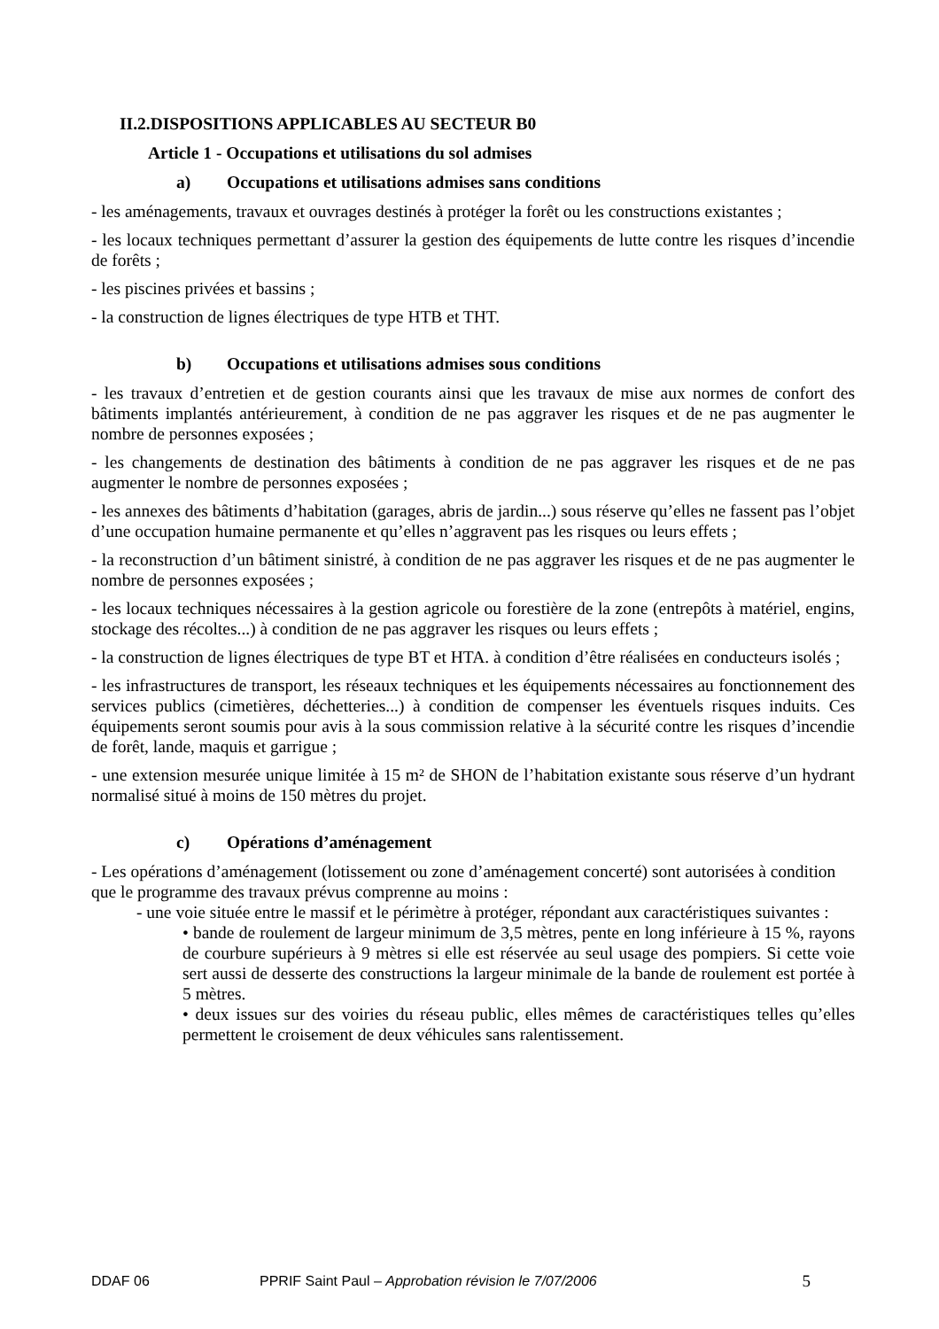II.2.DISPOSITIONS APPLICABLES AU SECTEUR B0
Article 1 - Occupations et utilisations du sol admises
a) Occupations et utilisations admises sans conditions
- les aménagements, travaux et ouvrages destinés à protéger la forêt ou les constructions existantes ;
- les locaux techniques permettant d’assurer la gestion des équipements de lutte contre les risques d’incendie de forêts ;
- les piscines privées et bassins ;
- la construction de lignes électriques de type HTB et THT.
b) Occupations et utilisations admises sous conditions
- les travaux d’entretien et de gestion courants ainsi que les travaux de mise aux normes de confort des bâtiments implantés antérieurement, à condition de ne pas aggraver les risques et de ne pas augmenter le nombre de personnes exposées ;
- les changements de destination des bâtiments à condition de ne pas aggraver les risques et de ne pas augmenter le nombre de personnes exposées ;
- les annexes des bâtiments d’habitation (garages, abris de jardin...) sous réserve qu’elles ne fassent pas l’objet d’une occupation humaine permanente et qu’elles n’aggravent pas les risques ou leurs effets ;
- la reconstruction d’un bâtiment sinistré, à condition de ne pas aggraver les risques et de ne pas augmenter le nombre de personnes exposées ;
- les locaux techniques nécessaires à la gestion agricole ou forestière de la zone (entrepôts à matériel, engins, stockage des récoltes...) à condition de ne pas aggraver les risques ou leurs effets ;
- la construction de lignes électriques de type BT et HTA. à condition d’être réalisées en conducteurs isolés ;
- les infrastructures de transport, les réseaux techniques et les équipements nécessaires au fonctionnement des services publics (cimetières, déchetteries...) à condition de compenser les éventuels risques induits. Ces équipements seront soumis pour avis à la sous commission relative à la sécurité contre les risques d’incendie de forêt, lande, maquis et garrigue ;
- une extension mesurée unique limitée à 15 m² de SHON de l’habitation existante sous réserve d’un hydrant normalisé situé à moins de 150 mètres du projet.
c) Opérations d’aménagement
- Les opérations d’aménagement (lotissement ou zone d’aménagement concerté) sont autorisées à condition que le programme des travaux prévus comprenne au moins :
- une voie située entre le massif et le périmètre à protéger, répondant aux caractéristiques suivantes :
• bande de roulement de largeur minimum de 3,5 mètres, pente en long inférieure à 15 %, rayons de courbure supérieurs à 9 mètres si elle est réservée au seul usage des pompiers. Si cette voie sert aussi de desserte des constructions la largeur minimale de la bande de roulement est portée à 5 mètres.
• deux issues sur des voiries du réseau public, elles mêmes de caractéristiques telles qu’elles permettent le croisement de deux véhicules sans ralentissement.
DDAF 06 PPRIF Saint Paul – Approbation révision le 7/07/2006 5